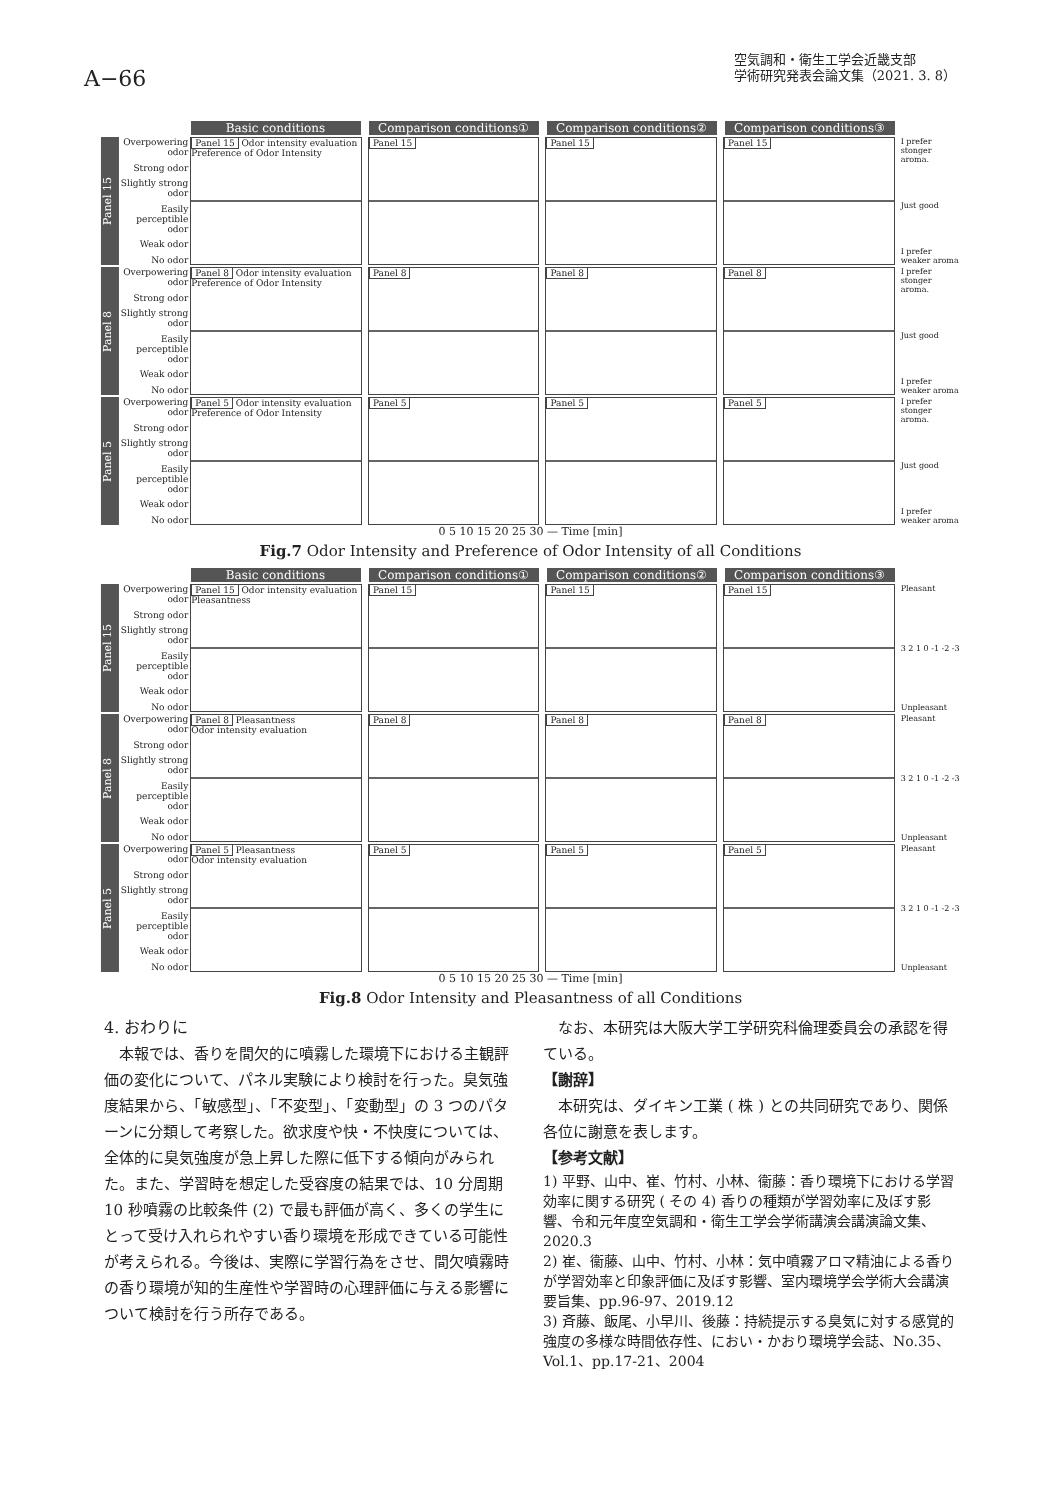A−66
空気調和・衛生工学会近畿支部
学術研究発表会論文集（2021. 3. 8）
Basic conditions Comparison conditions① Comparison conditions② Comparison conditions③
Panel 15
Overpowering odor
Strong odor
Slightly strong odor
Easily perceptible odor
Weak odor
No odor
Panel 15 Odor intensity evaluation
Preference of Odor Intensity
Panel 15 Panel 15 Panel 15 I prefer stonger aroma.
Just good
I prefer weaker aroma
Panel 8
Overpowering odor
Strong odor
Slightly strong odor
Easily perceptible odor
Weak odor
No odor
Panel 8 Odor intensity evaluation
Preference of Odor Intensity
Panel 8 Panel 8 Panel 8 I prefer stonger aroma.
Just good
I prefer weaker aroma
Panel 5
Overpowering odor
Strong odor
Slightly strong odor
Easily perceptible odor
Weak odor
No odor
Panel 5 Odor intensity evaluation
Preference of Odor Intensity
Panel 5 Panel 5 Panel 5 I prefer stonger aroma.
Just good
I prefer weaker aroma
0 5 10 15 20 25 30 — Time [min]
Fig.7 Odor Intensity and Preference of Odor Intensity of all Conditions
Basic conditions Comparison conditions① Comparison conditions② Comparison conditions③
Panel 15
Overpowering odor
Strong odor
Slightly strong odor
Easily perceptible odor
Weak odor
No odor
Panel 15 Odor intensity evaluation
Pleasantness
Panel 15 Panel 15 Panel 15 Pleasant
3 2 1 0 -1 -2 -3
Unpleasant
Panel 8
Overpowering odor
Strong odor
Slightly strong odor
Easily perceptible odor
Weak odor
No odor
Panel 8 Pleasantness
Odor intensity evaluation
Panel 8 Panel 8 Panel 8 Pleasant
3 2 1 0 -1 -2 -3
Unpleasant
Panel 5
Overpowering odor
Strong odor
Slightly strong odor
Easily perceptible odor
Weak odor
No odor
Panel 5 Pleasantness
Odor intensity evaluation
Panel 5 Panel 5 Panel 5 Pleasant
3 2 1 0 -1 -2 -3
Unpleasant
0 5 10 15 20 25 30 — Time [min]
Fig.8 Odor Intensity and Pleasantness of all Conditions
4. おわりに
　本報では、香りを間欠的に噴霧した環境下における主観評価の変化について、パネル実験により検討を行った。臭気強度結果から、「敏感型」、「不変型」、「変動型」の 3 つのパターンに分類して考察した。欲求度や快・不快度については、全体的に臭気強度が急上昇した際に低下する傾向がみられた。また、学習時を想定した受容度の結果では、10 分周期 10 秒噴霧の比較条件 (2) で最も評価が高く、多くの学生にとって受け入れられやすい香り環境を形成できている可能性が考えられる。今後は、実際に学習行為をさせ、間欠噴霧時の香り環境が知的生産性や学習時の心理評価に与える影響について検討を行う所存である。
　なお、本研究は大阪大学工学研究科倫理委員会の承認を得ている。
【謝辞】
　本研究は、ダイキン工業 ( 株 ) との共同研究であり、関係各位に謝意を表します。
【参考文献】
1) 平野、山中、崔、竹村、小林、衞藤：香り環境下における学習効率に関する研究 ( その 4) 香りの種類が学習効率に及ぼす影響、令和元年度空気調和・衛生工学会学術講演会講演論文集、2020.3
2) 崔、衞藤、山中、竹村、小林：気中噴霧アロマ精油による香りが学習効率と印象評価に及ぼす影響、室内環境学会学術大会講演要旨集、pp.96-97、2019.12
3) 斉藤、飯尾、小早川、後藤：持続提示する臭気に対する感覚的強度の多様な時間依存性、におい・かおり環境学会誌、No.35、Vol.1、pp.17-21、2004